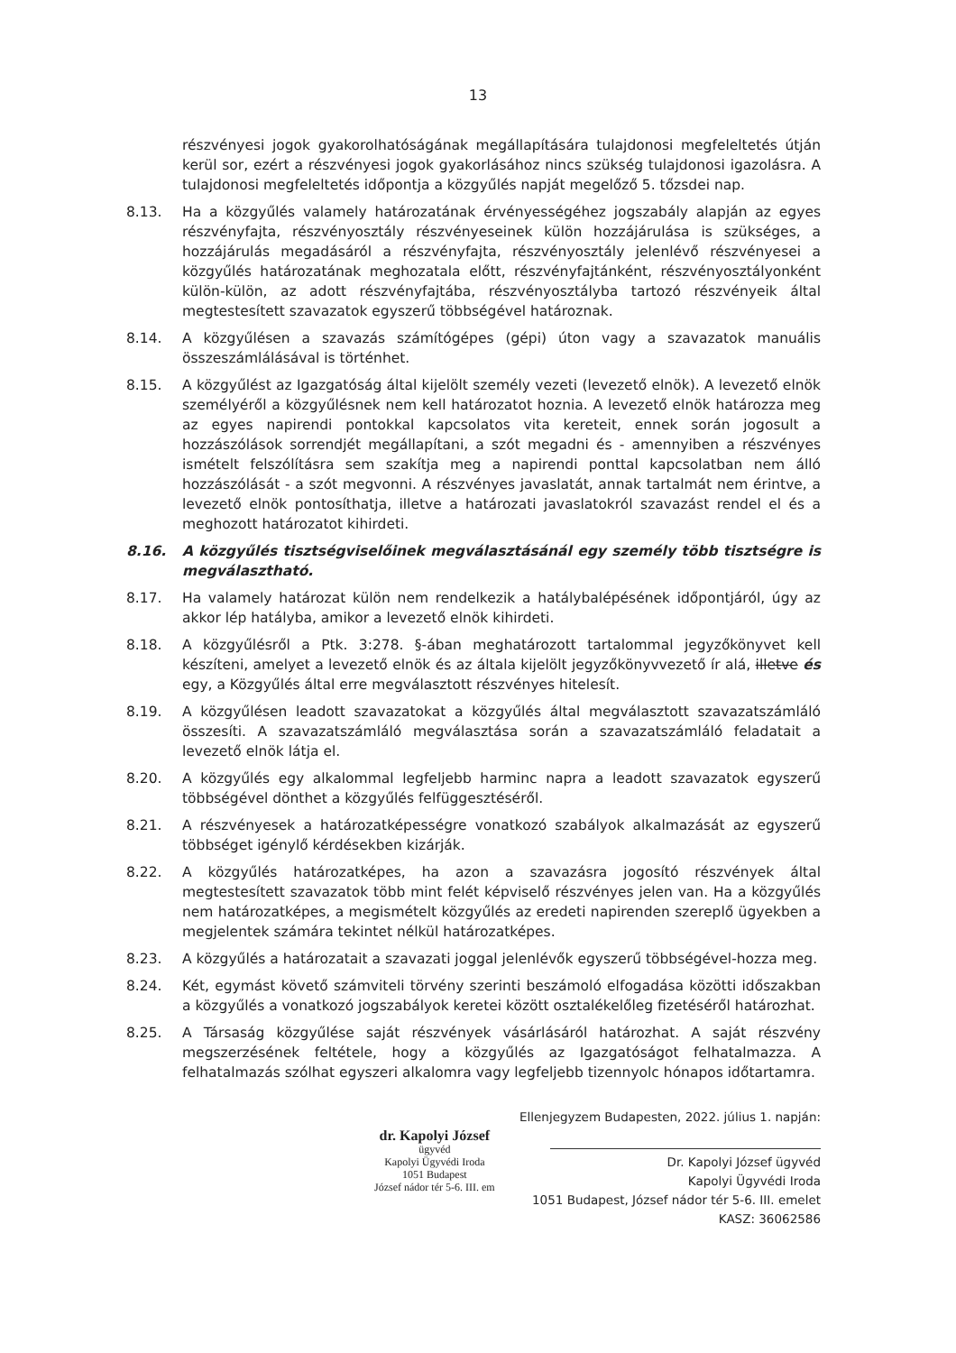13
részvényesi jogok gyakorolhatóságának megállapítására tulajdonosi megfeleltetés útján kerül sor, ezért a részvényesi jogok gyakorlásához nincs szükség tulajdonosi igazolásra. A tulajdonosi megfeleltetés időpontja a közgyűlés napját megelőző 5. tőzsdei nap.
8.13. Ha a közgyűlés valamely határozatának érvényességéhez jogszabály alapján az egyes részvényfajta, részvényosztály részvényeseinek külön hozzájárulása is szükséges, a hozzájárulás megadásáról a részvényfajta, részvényosztály jelenlévő részvényesei a közgyűlés határozatának meghozatala előtt, részvényfajtánként, részvényosztályonként külön-külön, az adott részvényfajtába, részvényosztályba tartozó részvényeik által megtestesített szavazatok egyszerű többségével határoznak.
8.14. A közgyűlésen a szavazás számítógépes (gépi) úton vagy a szavazatok manuális összeszámlálásával is történhet.
8.15. A közgyűlést az Igazgatóság által kijelölt személy vezeti (levezető elnök). A levezető elnök személyéről a közgyűlésnek nem kell határozatot hoznia. A levezető elnök határozza meg az egyes napirendi pontokkal kapcsolatos vita kereteit, ennek során jogosult a hozzászólások sorrendjét megállapítani, a szót megadni és - amennyiben a részvényes ismételt felszólításra sem szakítja meg a napirendi ponttal kapcsolatban nem álló hozzászólását - a szót megvonni. A részvényes javaslatát, annak tartalmát nem érintve, a levezető elnök pontosíthatja, illetve a határozati javaslatokról szavazást rendel el és a meghozott határozatot kihirdeti.
8.16. A közgyűlés tisztségviselőinek megválasztásánál egy személy több tisztségre is megválasztható.
8.17. Ha valamely határozat külön nem rendelkezik a hatálybalépésének időpontjáról, úgy az akkor lép hatályba, amikor a levezető elnök kihirdeti.
8.18. A közgyűlésről a Ptk. 3:278. §-ában meghatározott tartalommal jegyzőkönyvet kell készíteni, amelyet a levezető elnök és az általa kijelölt jegyzőkönyvvezető ír alá, illetve és egy, a Közgyűlés által erre megválasztott részvényes hitelesít.
8.19. A közgyűlésen leadott szavazatokat a közgyűlés által megválasztott szavazatszámláló összesíti. A szavazatszámláló megválasztása során a szavazatszámláló feladatait a levezető elnök látja el.
8.20. A közgyűlés egy alkalommal legfeljebb harminc napra a leadott szavazatok egyszerű többségével dönthet a közgyűlés felfüggesztéséről.
8.21. A részvényesek a határozatképességre vonatkozó szabályok alkalmazását az egyszerű többséget igénylő kérdésekben kizárják.
8.22. A közgyűlés határozatképes, ha azon a szavazásra jogosító részvények által megtestesített szavazatok több mint felét képviselő részvényes jelen van. Ha a közgyűlés nem határozatképes, a megismételt közgyűlés az eredeti napirenden szereplő ügyekben a megjelentek számára tekintet nélkül határozatképes.
8.23. A közgyűlés a határozatait a szavazati joggal jelenlévők egyszerű többségével-hozza meg.
8.24. Két, egymást követő számviteli törvény szerinti beszámoló elfogadása közötti időszakban a közgyűlés a vonatkozó jogszabályok keretei között osztalékelőleg fizetéséről határozhat.
8.25. A Társaság közgyűlése saját részvények vásárlásáról határozhat. A saját részvény megszerzésének feltétele, hogy a közgyűlés az Igazgatóságot felhatalmazza. A felhatalmazás szólhat egyszeri alkalomra vagy legfeljebb tizennyolc hónapos időtartamra.
dr. Kapolyi József
ügyvéd
Kapolyi Ügyvédi Iroda
1051 Budapest
József nádor tér 5-6. III. em
Ellenjegyzem Budapesten, 2022. július 1. napján:
Dr. Kapolyi József ügyvéd
Kapolyi Ügyvédi Iroda
1051 Budapest, József nádor tér 5-6. III. emelet
KASZ: 36062586